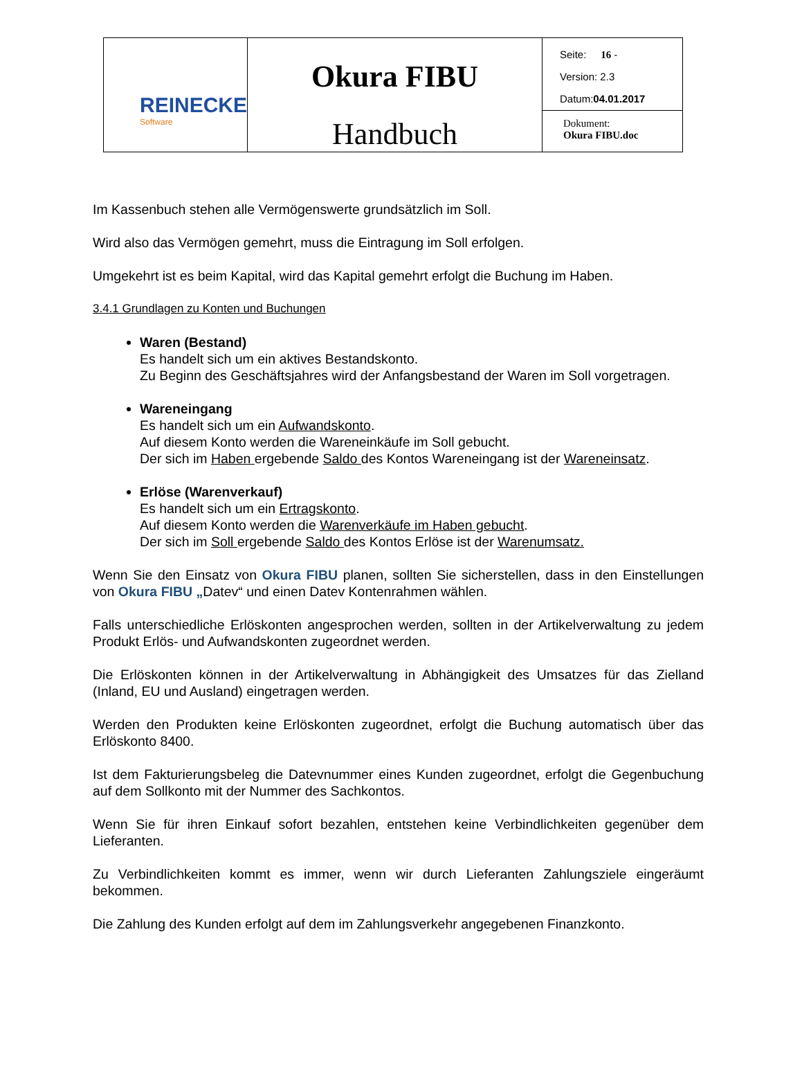| REINECKE Software | Okura FIBU Handbuch | Seite: 16 - Version: 2.3 Datum: 04.01.2017 |
| | | Dokument: Okura FIBU.doc |
Im Kassenbuch stehen alle Vermögenswerte grundsätzlich im Soll.
Wird also das Vermögen gemehrt, muss die Eintragung im Soll erfolgen.
Umgekehrt ist es beim Kapital, wird das Kapital gemehrt erfolgt die Buchung im Haben.
3.4.1 Grundlagen zu Konten und Buchungen
Waren (Bestand)
Es handelt sich um ein aktives Bestandskonto.
Zu Beginn des Geschäftsjahres wird der Anfangsbestand der Waren im Soll vorgetragen.
Wareneingang
Es handelt sich um ein Aufwandskonto.
Auf diesem Konto werden die Wareneinkäufe im Soll gebucht.
Der sich im Haben ergebende Saldo des Kontos Wareneingang ist der Wareneinsatz.
Erlöse (Warenverkauf)
Es handelt sich um ein Ertragskonto.
Auf diesem Konto werden die Warenverkäufe im Haben gebucht.
Der sich im Soll ergebende Saldo des Kontos Erlöse ist der Warenumsatz.
Wenn Sie den Einsatz von Okura FIBU planen, sollten Sie sicherstellen, dass in den Einstellungen von Okura FIBU „Datev“ und einen Datev Kontenrahmen wählen.
Falls unterschiedliche Erlöskonten angesprochen werden, sollten in der Artikelverwaltung zu jedem Produkt Erlös- und Aufwandskonten zugeordnet werden.
Die Erlöskonten können in der Artikelverwaltung in Abhängigkeit des Umsatzes für das Zielland (Inland, EU und Ausland) eingetragen werden.
Werden den Produkten keine Erlöskonten zugeordnet, erfolgt die Buchung automatisch über das Erlöskonto 8400.
Ist dem Fakturierungsbeleg die Datevnummer eines Kunden zugeordnet, erfolgt die Gegenbuchung auf dem Sollkonto mit der Nummer des Sachkontos.
Wenn Sie für ihren Einkauf sofort bezahlen, entstehen keine Verbindlichkeiten gegenüber dem Lieferanten.
Zu Verbindlichkeiten kommt es immer, wenn wir durch Lieferanten Zahlungsziele eingeräumt bekommen.
Die Zahlung des Kunden erfolgt auf dem im Zahlungsverkehr angegebenen Finanzkonto.